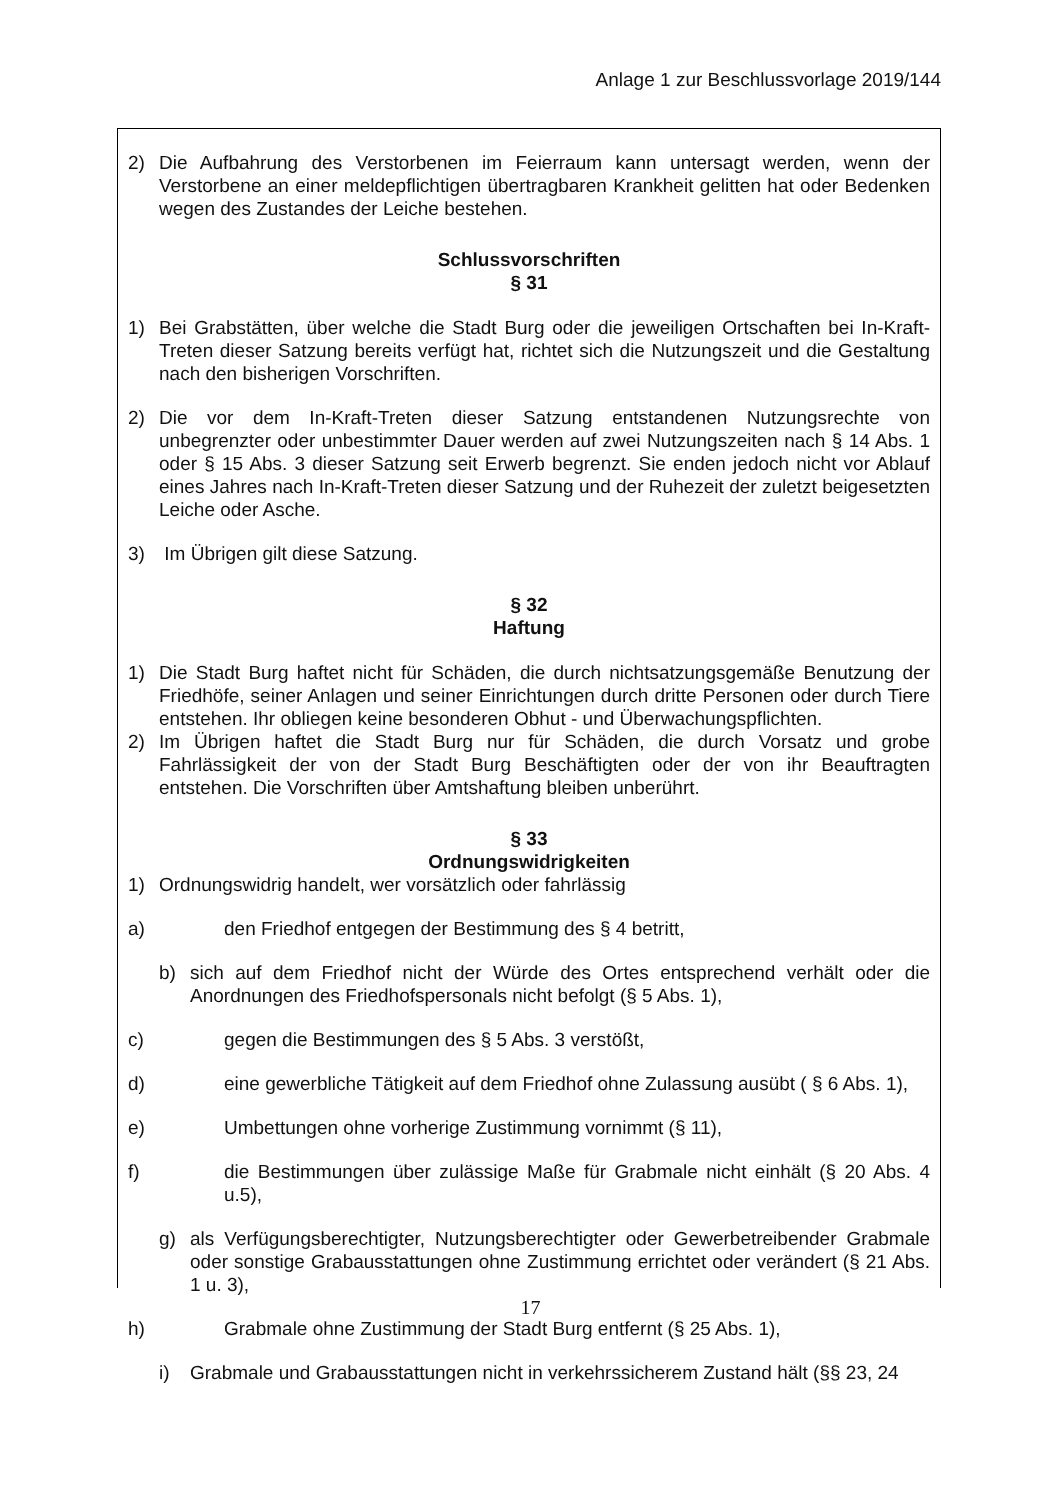Anlage 1 zur Beschlussvorlage 2019/144
2) Die Aufbahrung des Verstorbenen im Feierraum kann untersagt werden, wenn der Verstorbene an einer meldepflichtigen übertragbaren Krankheit gelitten hat oder Bedenken wegen des Zustandes der Leiche bestehen.
Schlussvorschriften
§ 31
1) Bei Grabstätten, über welche die Stadt Burg oder die jeweiligen Ortschaften bei In-Kraft-Treten dieser Satzung bereits verfügt hat, richtet sich die Nutzungszeit und die Gestaltung nach den bisherigen Vorschriften.
2) Die vor dem In-Kraft-Treten dieser Satzung entstandenen Nutzungsrechte von unbegrenzter oder unbestimmter Dauer werden auf zwei Nutzungszeiten nach § 14 Abs. 1 oder § 15 Abs. 3 dieser Satzung seit Erwerb begrenzt. Sie enden jedoch nicht vor Ablauf eines Jahres nach In-Kraft-Treten dieser Satzung und der Ruhezeit der zuletzt beigesetzten Leiche oder Asche.
3) Im Übrigen gilt diese Satzung.
§ 32
Haftung
1) Die Stadt Burg haftet nicht für Schäden, die durch nichtsatzungsgemäße Benutzung der Friedhöfe, seiner Anlagen und seiner Einrichtungen durch dritte Personen oder durch Tiere entstehen. Ihr obliegen keine besonderen Obhut - und Überwachungspflichten.
2) Im Übrigen haftet die Stadt Burg nur für Schäden, die durch Vorsatz und grobe Fahrlässigkeit der von der Stadt Burg Beschäftigten oder der von ihr Beauftragten entstehen. Die Vorschriften über Amtshaftung bleiben unberührt.
§ 33
Ordnungswidrigkeiten
1) Ordnungswidrig handelt, wer vorsätzlich oder fahrlässig
a) den Friedhof entgegen der Bestimmung des § 4 betritt,
b) sich auf dem Friedhof nicht der Würde des Ortes entsprechend verhält oder die Anordnungen des Friedhofspersonals nicht befolgt (§ 5 Abs. 1),
c) gegen die Bestimmungen des § 5 Abs. 3 verstößt,
d) eine gewerbliche Tätigkeit auf dem Friedhof ohne Zulassung ausübt ( § 6 Abs. 1),
e) Umbettungen ohne vorherige Zustimmung vornimmt (§ 11),
f) die Bestimmungen über zulässige Maße für Grabmale nicht einhält (§ 20 Abs. 4 u.5),
g) als Verfügungsberechtigter, Nutzungsberechtigter oder Gewerbetreibender Grabmale oder sonstige Grabausstattungen ohne Zustimmung errichtet oder verändert (§ 21 Abs. 1 u. 3),
h) Grabmale ohne Zustimmung der Stadt Burg entfernt (§ 25 Abs. 1),
i) Grabmale und Grabausstattungen nicht in verkehrssicherem Zustand hält (§§ 23, 24
17